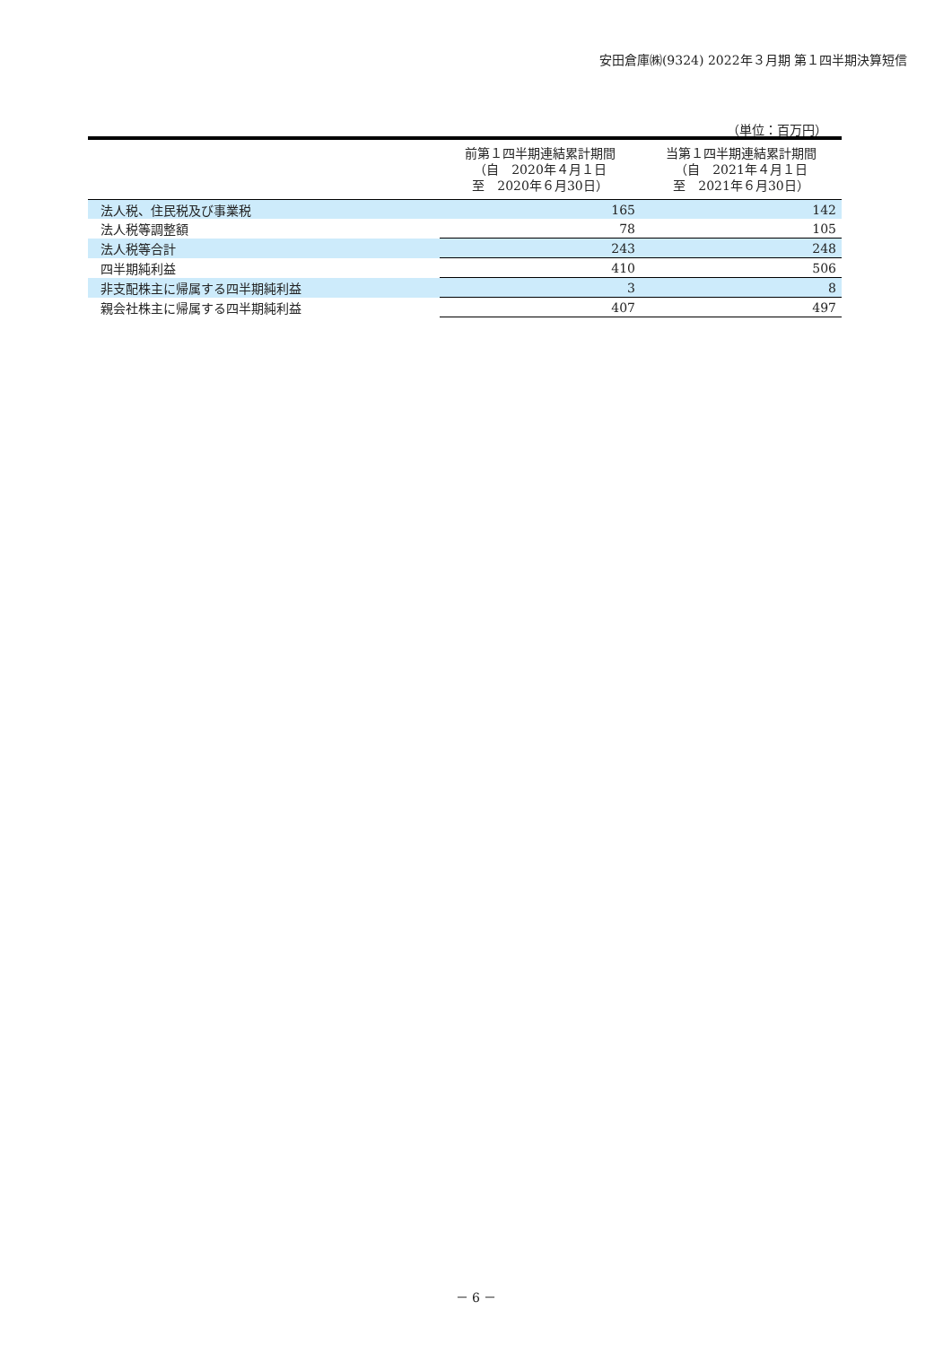安田倉庫㈱(9324) 2022年３月期 第１四半期決算短信
（単位：百万円）
| | 前第１四半期連結累計期間 （自 2020年４月１日 至 2020年６月30日） | 当第１四半期連結累計期間 （自 2021年４月１日 至 2021年６月30日） |
| --- | --- | --- |
| 法人税、住民税及び事業税 | 165 | 142 |
| 法人税等調整額 | 78 | 105 |
| 法人税等合計 | 243 | 248 |
| 四半期純利益 | 410 | 506 |
| 非支配株主に帰属する四半期純利益 | 3 | 8 |
| 親会社株主に帰属する四半期純利益 | 407 | 497 |
－ 6 －